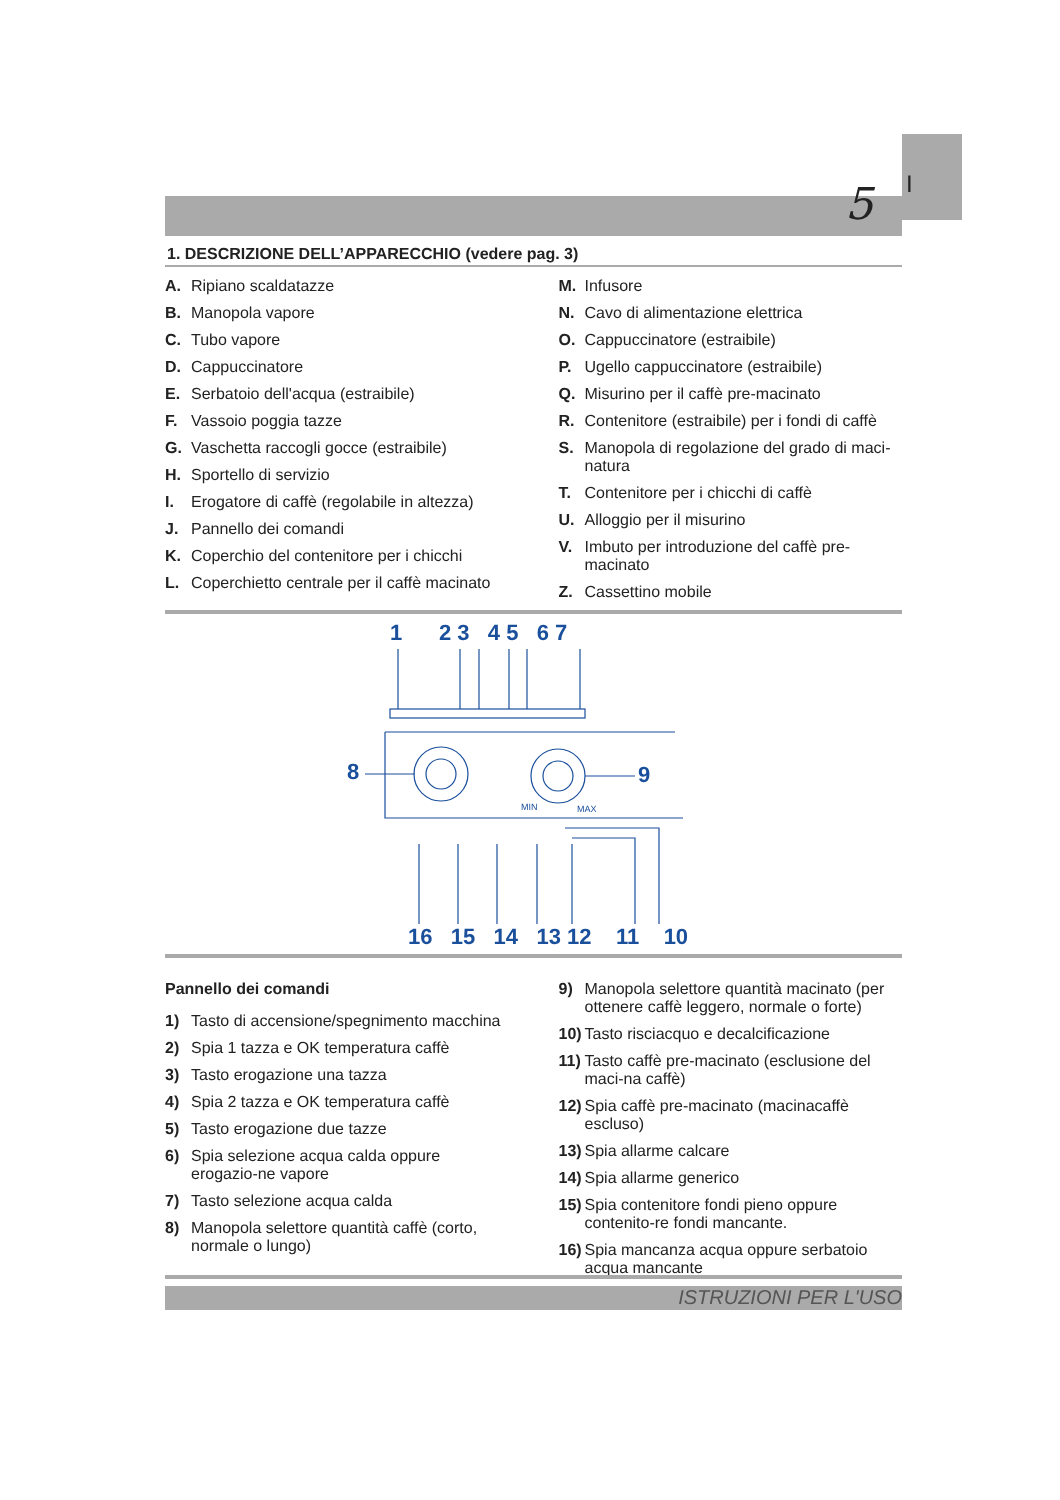I
5
1. DESCRIZIONE DELL’APPARECCHIO (vedere pag. 3)
A. Ripiano scaldatazze
B. Manopola vapore
C. Tubo vapore
D. Cappuccinatore
E. Serbatoio dell'acqua (estraibile)
F. Vassoio poggia tazze
G. Vaschetta raccogli gocce (estraibile)
H. Sportello di servizio
I. Erogatore di caffè (regolabile in altezza)
J. Pannello dei comandi
K. Coperchio del contenitore per i chicchi
L. Coperchietto centrale per il caffè macinato
M. Infusore
N. Cavo di alimentazione elettrica
O. Cappuccinatore (estraibile)
P. Ugello cappuccinatore (estraibile)
Q. Misurino per il caffè pre-macinato
R. Contenitore (estraibile) per i fondi di caffè
S. Manopola di regolazione del grado di maci-natura
T. Contenitore per i chicchi di caffè
U. Alloggio per il misurino
V. Imbuto per introduzione del caffè pre-macinato
Z. Cassettino mobile
1 2 3 4 5 6 7
8 9
MIN MAX
16 15 14 13 12 11 10
Pannello dei comandi
1) Tasto di accensione/spegnimento macchina
2) Spia 1 tazza e OK temperatura caffè
3) Tasto erogazione una tazza
4) Spia 2 tazza e OK temperatura caffè
5) Tasto erogazione due tazze
6) Spia selezione acqua calda oppure erogazio-ne vapore
7) Tasto selezione acqua calda
8) Manopola selettore quantità caffè (corto, normale o lungo)
9) Manopola selettore quantità macinato (per ottenere caffè leggero, normale o forte)
10) Tasto risciacquo e decalcificazione
11) Tasto caffè pre-macinato (esclusione del maci-na caffè)
12) Spia caffè pre-macinato (macinacaffè escluso)
13) Spia allarme calcare
14) Spia allarme generico
15) Spia contenitore fondi pieno oppure contenito-re fondi mancante.
16) Spia mancanza acqua oppure serbatoio acqua mancante
ISTRUZIONI PER L'USO